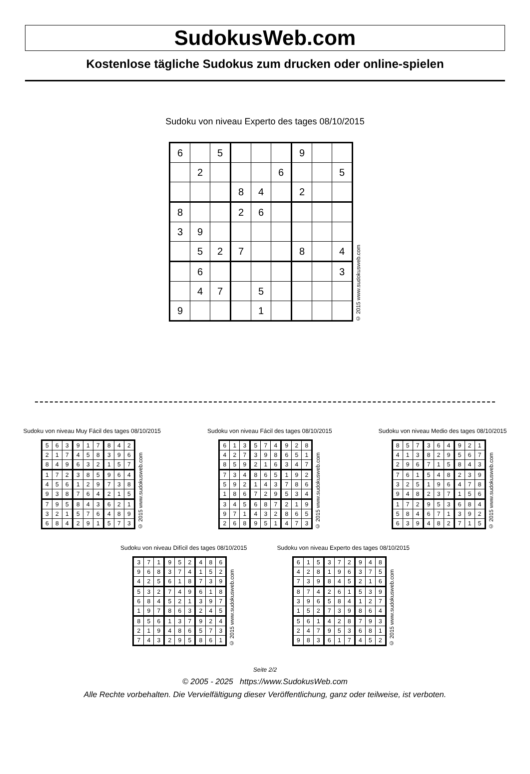SudokusWeb.com
Kostenlose tägliche Sudokus zum drucken oder online-spielen
Sudoku von niveau Experto des tages 08/10/2015
| 6 | | 5 | | | | 9 | | |
| | 2 | | | | 6 | | | 5 |
| | | | 8 | 4 | | 2 | | |
| 8 | | | 2 | 6 | | | | |
| 3 | 9 | | | | | | | |
| | 5 | 2 | 7 | | | 8 | | 4 |
| | 6 | | | | | | | 3 |
| | 4 | 7 | | 5 | | | | |
| 9 | | | | 1 | | | | |
© 2015 www.sudokusweb.com
Sudoku von niveau Muy Fácil des tages 08/10/2015
| 5 | 6 | 3 | 9 | 1 | 7 | 8 | 4 | 2 |
| 2 | 1 | 7 | 4 | 5 | 8 | 3 | 9 | 6 |
| 8 | 4 | 9 | 6 | 3 | 2 | 1 | 5 | 7 |
| 1 | 7 | 2 | 3 | 8 | 5 | 9 | 6 | 4 |
| 4 | 5 | 6 | 1 | 2 | 9 | 7 | 3 | 8 |
| 9 | 3 | 8 | 7 | 6 | 4 | 2 | 1 | 5 |
| 7 | 9 | 5 | 8 | 4 | 3 | 6 | 2 | 1 |
| 3 | 2 | 1 | 5 | 7 | 6 | 4 | 8 | 9 |
| 6 | 8 | 4 | 2 | 9 | 1 | 5 | 7 | 3 |
© 2015 www.sudokusweb.com
Sudoku von niveau Fácil des tages 08/10/2015
| 6 | 1 | 3 | 5 | 7 | 4 | 9 | 2 | 8 |
| 4 | 2 | 7 | 3 | 9 | 8 | 6 | 5 | 1 |
| 8 | 5 | 9 | 2 | 1 | 6 | 3 | 4 | 7 |
| 7 | 3 | 4 | 8 | 6 | 5 | 1 | 9 | 2 |
| 5 | 9 | 2 | 1 | 4 | 3 | 7 | 8 | 6 |
| 1 | 8 | 6 | 7 | 2 | 9 | 5 | 3 | 4 |
| 3 | 4 | 5 | 6 | 8 | 7 | 2 | 1 | 9 |
| 9 | 7 | 1 | 4 | 3 | 2 | 8 | 6 | 5 |
| 2 | 6 | 8 | 9 | 5 | 1 | 4 | 7 | 3 |
© 2015 www.sudokusweb.com
Sudoku von niveau Medio des tages 08/10/2015
| 8 | 5 | 7 | 3 | 6 | 4 | 9 | 2 | 1 |
| 4 | 1 | 3 | 8 | 2 | 9 | 5 | 6 | 7 |
| 2 | 9 | 6 | 7 | 1 | 5 | 8 | 4 | 3 |
| 7 | 6 | 1 | 5 | 4 | 8 | 2 | 3 | 9 |
| 3 | 2 | 5 | 1 | 9 | 6 | 4 | 7 | 8 |
| 9 | 4 | 8 | 2 | 3 | 7 | 1 | 5 | 6 |
| 1 | 7 | 2 | 9 | 5 | 3 | 6 | 8 | 4 |
| 5 | 8 | 4 | 6 | 7 | 1 | 3 | 9 | 2 |
| 6 | 3 | 9 | 4 | 8 | 2 | 7 | 1 | 5 |
© 2015 www.sudokusweb.com
Sudoku von niveau Difícil des tages 08/10/2015
| 3 | 7 | 1 | 9 | 5 | 2 | 4 | 8 | 6 |
| 9 | 6 | 8 | 3 | 7 | 4 | 1 | 5 | 2 |
| 4 | 2 | 5 | 6 | 1 | 8 | 7 | 3 | 9 |
| 5 | 3 | 2 | 7 | 4 | 9 | 6 | 1 | 8 |
| 6 | 8 | 4 | 5 | 2 | 1 | 3 | 9 | 7 |
| 1 | 9 | 7 | 8 | 6 | 3 | 2 | 4 | 5 |
| 8 | 5 | 6 | 1 | 3 | 7 | 9 | 2 | 4 |
| 2 | 1 | 9 | 4 | 8 | 6 | 5 | 7 | 3 |
| 7 | 4 | 3 | 2 | 9 | 5 | 8 | 6 | 1 |
© 2015 www.sudokusweb.com
Sudoku von niveau Experto des tages 08/10/2015
| 6 | 1 | 5 | 3 | 7 | 2 | 9 | 4 | 8 |
| 4 | 2 | 8 | 1 | 9 | 6 | 3 | 7 | 5 |
| 7 | 3 | 9 | 8 | 4 | 5 | 2 | 1 | 6 |
| 8 | 7 | 4 | 2 | 6 | 1 | 5 | 3 | 9 |
| 3 | 9 | 6 | 5 | 8 | 4 | 1 | 2 | 7 |
| 1 | 5 | 2 | 7 | 3 | 9 | 8 | 6 | 4 |
| 5 | 6 | 1 | 4 | 2 | 8 | 7 | 9 | 3 |
| 2 | 4 | 7 | 9 | 5 | 3 | 6 | 8 | 1 |
| 9 | 8 | 3 | 6 | 1 | 7 | 4 | 5 | 2 |
© 2015 www.sudokusweb.com
Seite 2/2
© 2005 - 2025 https://www.SudokusWeb.com
Alle Rechte vorbehalten. Die Vervielfältigung dieser Veröffentlichung, ganz oder teilweise, ist verboten.